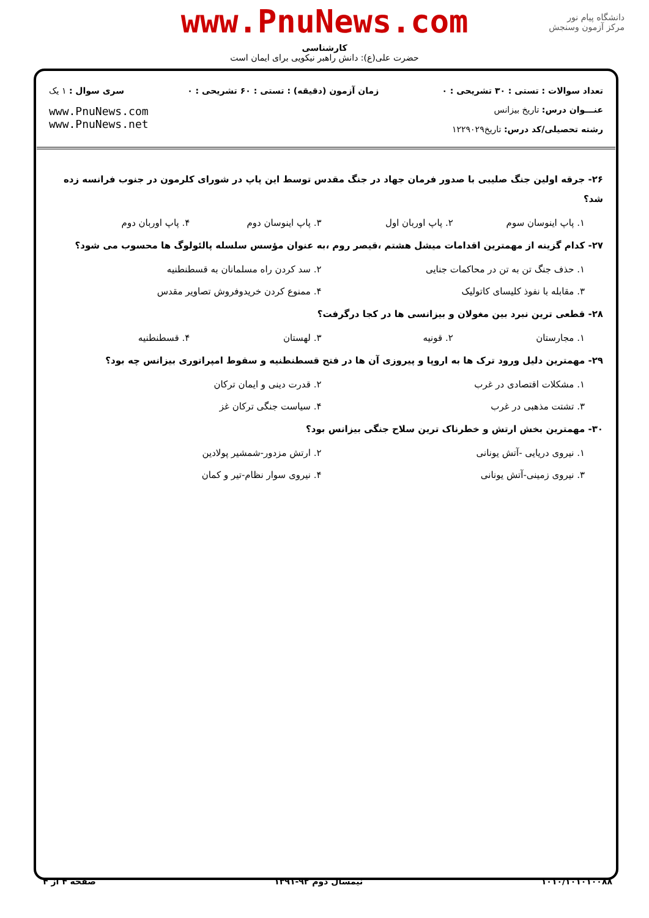www.PnuNews.com
کارشناسی
حضرت علی(ع): دانش راهبر نیکویی برای ایمان است
دانشگاه پیام نور
مرکز آزمون وسنجش
تعداد سوالات : تستی : ۳۰ تشریحی : ۰ زمان آزمون (دقیقه) : تستی : ۶۰ تشریحی : ۰ سری سوال : ۱ یک
عنـــوان درس: تاریخ بیزانس
رشته تحصیلی/کد درس: تاریخ۱۲۲۹۰۲۹
www.PnuNews.com
www.PnuNews.net
۲۶- جرقه اولین جنگ صلیبی با صدور فرمان جهاد در جنگ مقدس توسط این پاپ در شورای کلرمون در جنوب فرانسه زده شد؟
۱. پاپ اینوسان سوم ۲. پاپ اوربان اول ۳. پاپ اینوسان دوم ۴. پاپ اوربان دوم
۲۷- کدام گزینه از مهمترین اقدامات میشل هشتم ،قیصر روم ،به عنوان مؤسس سلسله پالئولوگ ها محسوب می شود؟
۱. حذف جنگ تن به تن در محاکمات جنایی ۲. سد کردن راه مسلمانان به قسطنطنیه ۳. مقابله با نفوذ کلیسای کاتولیک ۴. ممنوع کردن خریدوفروش تصاویر مقدس
۲۸- قطعی ترین نبرد بین مغولان و بیزانسی ها در کجا درگرفت؟
۱. مجارستان ۲. قونیه ۳. لهستان ۴. قسطنطنیه
۲۹- مهمترین دلیل ورود ترک ها به اروپا و پیروزی آن ها در فتح قسطنطنیه و سقوط امپراتوری بیزانس چه بود؟
۱. مشکلات اقتصادی در غرب ۲. قدرت دینی و ایمان ترکان ۳. تشتت مذهبی در غرب ۴. سیاست جنگی ترکان غز
۳۰- مهمترین بخش ارتش و خطرناک ترین سلاح جنگی بیزانس بود؟
۱. نیروی دریایی -آتش یونانی ۲. ارتش مزدور-شمشیر پولادین ۳. نیروی زمینی-آتش یونانی ۴. نیروی سوار نظام-تیر و کمان
۱۰۱۰/۱۰۱۰۱۰۰۸۸ نیمسال دوم ۹۲-۱۳۹۱ صفحه ۴ از ۴